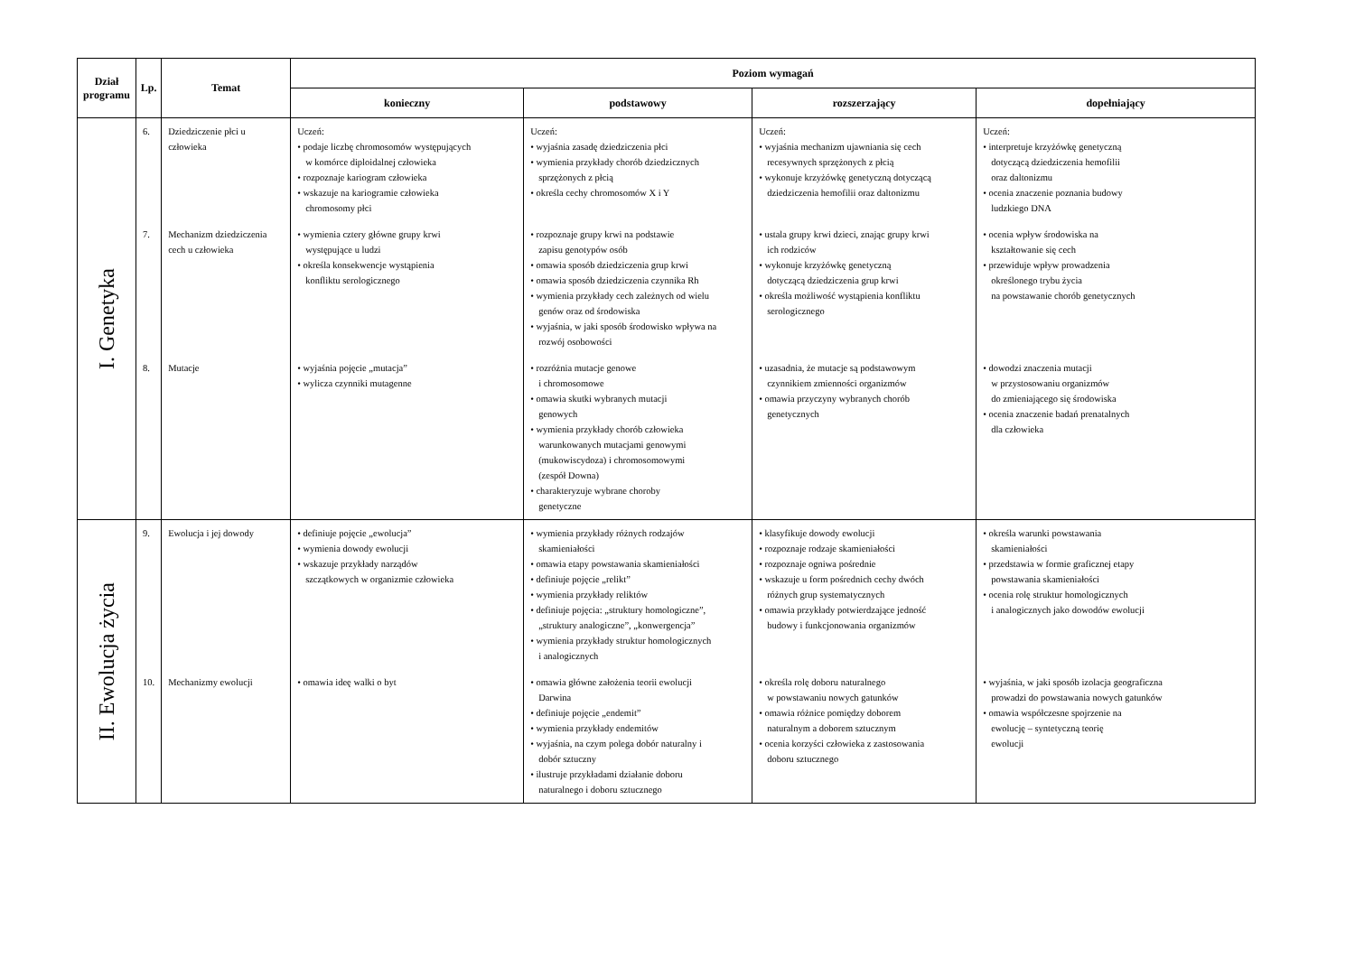| Dział programu | Lp. | Temat | Poziom wymagań | | | |
| --- | --- | --- | --- | --- | --- | --- |
| | | | konieczny | podstawowy | rozszerzający | dopełniający |
| I. Genetyka | 6. | Dziedziczenie płci u człowieka | Uczeń: • podaje liczbę chromosomów występujących w komórce diploidalnej człowieka • rozpoznaje kariogram człowieka • wskazuje na kariogramie człowieka chromosomy płci | Uczeń: • wyjaśnia zasadę dziedziczenia płci • wymienia przykłady chorób dziedzicznych sprzężonych z płcią • określa cechy chromosomów X i Y | Uczeń: • wyjaśnia mechanizm ujawniania się cech recesywnych sprzężonych z płcią • wykonuje krzyżówkę genetyczną dotyczącą dziedziczenia hemofilii oraz daltonizmu | Uczeń: • interpretuje krzyżówkę genetyczną dotyczącą dziedziczenia hemofilii oraz daltonizmu • ocenia znaczenie poznania budowy ludzkiego DNA |
| | 7. | Mechanizm dziedziczenia cech u człowieka | • wymienia cztery główne grupy krwi występujące u ludzi • określa konsekwencje wystąpienia konfliktu serologicznego | • rozpoznaje grupy krwi na podstawie zapisu genotypów osób • omawia sposób dziedziczenia grup krwi • omawia sposób dziedziczenia czynnika Rh • wymienia przykłady cech zależnych od wielu genów oraz od środowiska • wyjaśnia, w jaki sposób środowisko wpływa na rozwój osobowości | • ustala grupy krwi dzieci, znając grupy krwi ich rodziców • wykonuje krzyżówkę genetyczną dotyczącą dziedziczenia grup krwi • określa możliwość wystąpienia konfliktu serologicznego | • ocenia wpływ środowiska na kształtowanie się cech • przewiduje wpływ prowadzenia określonego trybu życia na powstawanie chorób genetycznych |
| | 8. | Mutacje | • wyjaśnia pojęcie „mutacja” • wylicza czynniki mutagenne | • rozróżnia mutacje genowe i chromosomowe • omawia skutki wybranych mutacji genowych • wymienia przykłady chorób człowieka warunkowanych mutacjami genowymi (mukowiscydoza) i chromosomowymi (zespół Downa) • charakteryzuje wybrane choroby genetyczne | • uzasadnia, że mutacje są podstawowym czynnikiem zmienności organizmów • omawia przyczyny wybranych chorób genetycznych | • dowodzi znaczenia mutacji w przystosowaniu organizmów do zmieniającego się środowiska • ocenia znaczenie badań prenatalnych dla człowieka |
| II. Ewolucja życia | 9. | Ewolucja i jej dowody | • definiuje pojęcie „ewolucja” • wymienia dowody ewolucji • wskazuje przykłady narządów szczątkowych w organizmie człowieka | • wymienia przykłady różnych rodzajów skamieniałości • omawia etapy powstawania skamieniałości • definiuje pojęcie „relikt” • wymienia przykłady reliktów • definiuje pojęcia: „struktury homologiczne”, „struktury analogiczne”, „konwergencja” • wymienia przykłady struktur homologicznych i analogicznych | • klasyfikuje dowody ewolucji • rozpoznaje rodzaje skamieniałości • rozpoznaje ogniwa pośrednie • wskazuje u form pośrednich cechy dwóch różnych grup systematycznych • omawia przykłady potwierdzające jedność budowy i funkcjonowania organizmów | • określa warunki powstawania skamieniałości • przedstawia w formie graficznej etapy powstawania skamieniałości • ocenia rolę struktur homologicznych i analogicznych jako dowodów ewolucji |
| | 10. | Mechanizmy ewolucji | • omawia ideę walki o byt | • omawia główne założenia teorii ewolucji Darwina • definiuje pojęcie „endemit” • wymienia przykłady endemitów • wyjaśnia, na czym polega dobór naturalny i dobór sztuczny • ilustruje przykładami działanie doboru naturalnego i doboru sztucznego | • określa rolę doboru naturalnego w powstawaniu nowych gatunków • omawia różnice pomiędzy doborem naturalnym a doborem sztucznym • ocenia korzyści człowieka z zastosowania doboru sztucznego | • wyjaśnia, w jaki sposób izolacja geograficzna prowadzi do powstawania nowych gatunków • omawia współczesne spojrzenie na ewolucję – syntetyczną teorię ewolucji |